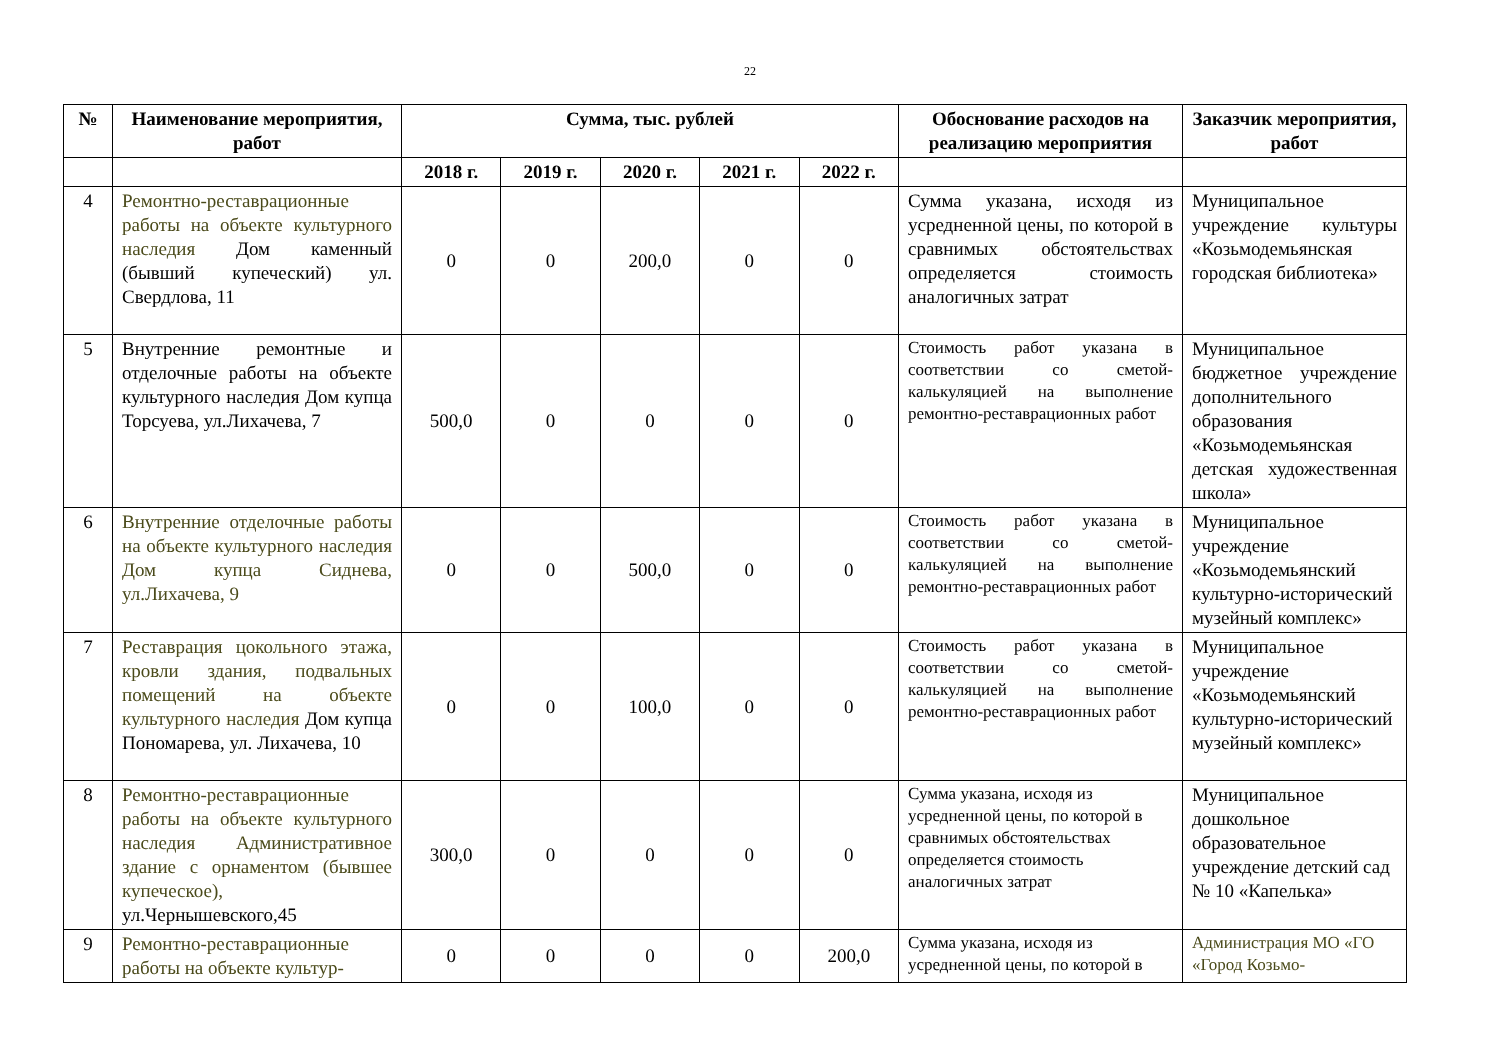22
| № | Наименование мероприятия, работ | Сумма, тыс. рублей | | | | | Обоснование расходов на реализацию мероприятия | Заказчик мероприятия, работ |
| --- | --- | --- | --- | --- | --- | --- | --- | --- |
| | | 2018 г. | 2019 г. | 2020 г. | 2021 г. | 2022 г. | | |
| 4 | Ремонтно-реставрационные работы на объекте культурного наследия Дом каменный (бывший купеческий) ул. Свердлова, 11 | 0 | 0 | 200,0 | 0 | 0 | Сумма указана, исходя из усредненной цены, по которой в сравнимых обстоятельствах определяется стоимость аналогичных затрат | Муниципальное учреждение культуры «Козьмодемьянская городская библиотека» |
| 5 | Внутренние ремонтные и отделочные работы на объекте культурного наследия Дом купца Торсуева, ул.Лихачева, 7 | 500,0 | 0 | 0 | 0 | 0 | Стоимость работ указана в соответствии со сметой-калькуляцией на выполнение ремонтно-реставрационных работ | Муниципальное бюджетное учреждение дополнительного образования «Козьмодемьянская детская художественная школа» |
| 6 | Внутренние отделочные работы на объекте культурного наследия Дом купца Сиднева, ул.Лихачева, 9 | 0 | 0 | 500,0 | 0 | 0 | Стоимость работ указана в соответствии со сметой-калькуляцией на выполнение ремонтно-реставрационных работ | Муниципальное учреждение «Козьмодемьянский культурно-исторический музейный комплекс» |
| 7 | Реставрация цокольного этажа, кровли здания, подвальных помещений на объекте культурного наследия Дом купца Пономарева, ул. Лихачева, 10 | 0 | 0 | 100,0 | 0 | 0 | Стоимость работ указана в соответствии со сметой-калькуляцией на выполнение ремонтно-реставрационных работ | Муниципальное учреждение «Козьмодемьянский культурно-исторический музейный комплекс» |
| 8 | Ремонтно-реставрационные работы на объекте культурного наследия Административное здание с орнаментом (бывшее купеческое), ул.Чернышевского,45 | 300,0 | 0 | 0 | 0 | 0 | Сумма указана, исходя из усредненной цены, по которой в сравнимых обстоятельствах определяется стоимость аналогичных затрат | Муниципальное дошкольное образовательное учреждение детский сад № 10 «Капелька» |
| 9 | Ремонтно-реставрационные работы на объекте культур- | 0 | 0 | 0 | 0 | 200,0 | Сумма указана, исходя из усредненной цены, по которой в | Администрация МО «ГО «Город Козьмо- |